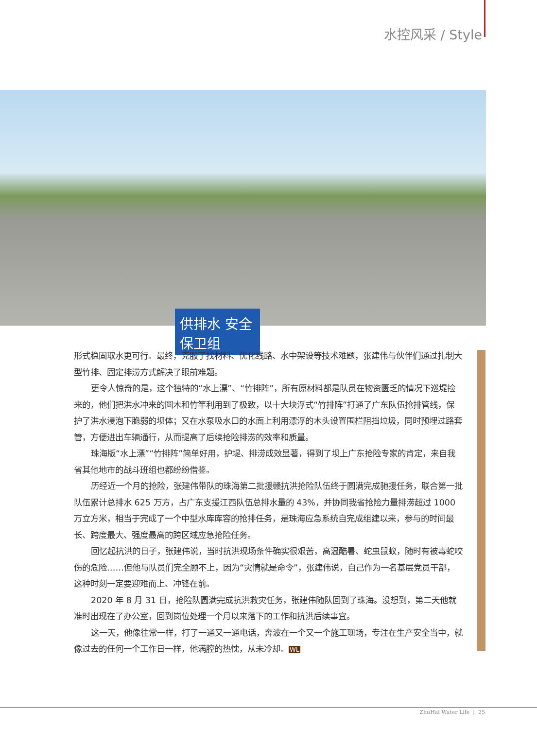水控风采 / Style
供排水 安全保卫组
形式稳固取水更可行。最终，克服了找材料、优化线路、水中架设等技术难题，张建伟与伙伴们通过扎制大型竹排、固定排涝方式解决了眼前难题。
更令人惊奇的是，这个独特的“水上漂”、“竹排阵”，所有原材料都是队员在物资匮乏的情况下巡堤捡来的，他们把洪水冲来的圆木和竹竿利用到了极致，以十大块浮式“竹排阵”打通了广东队伍抢排管线，保护了洪水浸泡下脆弱的坝体；又在水泵吸水口的水面上利用漂浮的木头设置围栏阻挡垃圾，同时预埋过路套管，方便进出车辆通行，从而提高了后续抢险排涝的效率和质量。
珠海版“水上漂”“竹排阵”简单好用，护堤、排涝成效显著，得到了坝上广东抢险专家的肯定，来自我省其他地市的战斗班组也都纷纷借鉴。
历经近一个月的抢险，张建伟带队的珠海第二批援赣抗洪抢险队伍终于圆满完成驰援任务，联合第一批队伍累计总排水 625 万方，占广东支援江西队伍总排水量的 43%，并协同我省抢险力量排涝超过 1000 万立方米，相当于完成了一个中型水库库容的抢排任务，是珠海应急系统自完成组建以来，参与的时间最长、跨度最大、强度最高的跨区域应急抢险任务。
回忆起抗洪的日子，张建伟说，当时抗洪现场条件确实很艰苦，高温酷暑、蛇虫鼠蚁，随时有被毒蛇咬伤的危险……但他与队员们完全顾不上，因为“灾情就是命令”，张建伟说，自己作为一名基层党员干部，这种时刻一定要迎难而上、冲锋在前。
2020 年 8 月 31 日，抢险队圆满完成抗洪救灾任务，张建伟随队回到了珠海。没想到，第二天他就准时出现在了办公室，回到岗位处理一个月以来落下的工作和抗洪后续事宜。
这一天，他像往常一样，打了一通又一通电话，奔波在一个又一个施工现场，专注在生产安全当中，就像过去的任何一个工作日一样，他满腔的热忱，从未冷却。WL
ZhuHai Water Life | 25